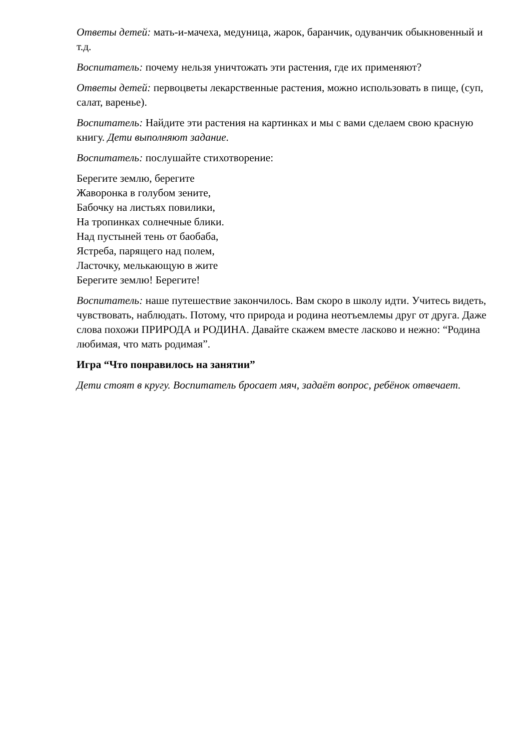Ответы детей: мать-и-мачеха, медуница, жарок, баранчик, одуванчик обыкновенный и т.д.
Воспитатель: почему нельзя уничтожать эти растения, где их применяют?
Ответы детей: первоцветы лекарственные растения, можно использовать в пище, (суп, салат, варенье).
Воспитатель: Найдите эти растения на картинках и мы с вами сделаем свою красную книгу. Дети выполняют задание.
Воспитатель: послушайте стихотворение:
Берегите землю, берегите
Жаворонка в голубом зените,
Бабочку на листьях повилики,
На тропинках солнечные блики.
Над пустыней тень от баобаба,
Ястреба, парящего над полем,
Ласточку, мелькающую в жите
Берегите землю! Берегите!
Воспитатель: наше путешествие закончилось. Вам скоро в школу идти. Учитесь видеть, чувствовать, наблюдать. Потому, что природа и родина неотъемлемы друг от друга. Даже слова похожи ПРИРОДА и РОДИНА. Давайте скажем вместе ласково и нежно: “Родина любимая, что мать родимая”.
Игра “Что понравилось на занятии”
Дети стоят в кругу. Воспитатель бросает мяч, задаёт вопрос, ребёнок отвечает.